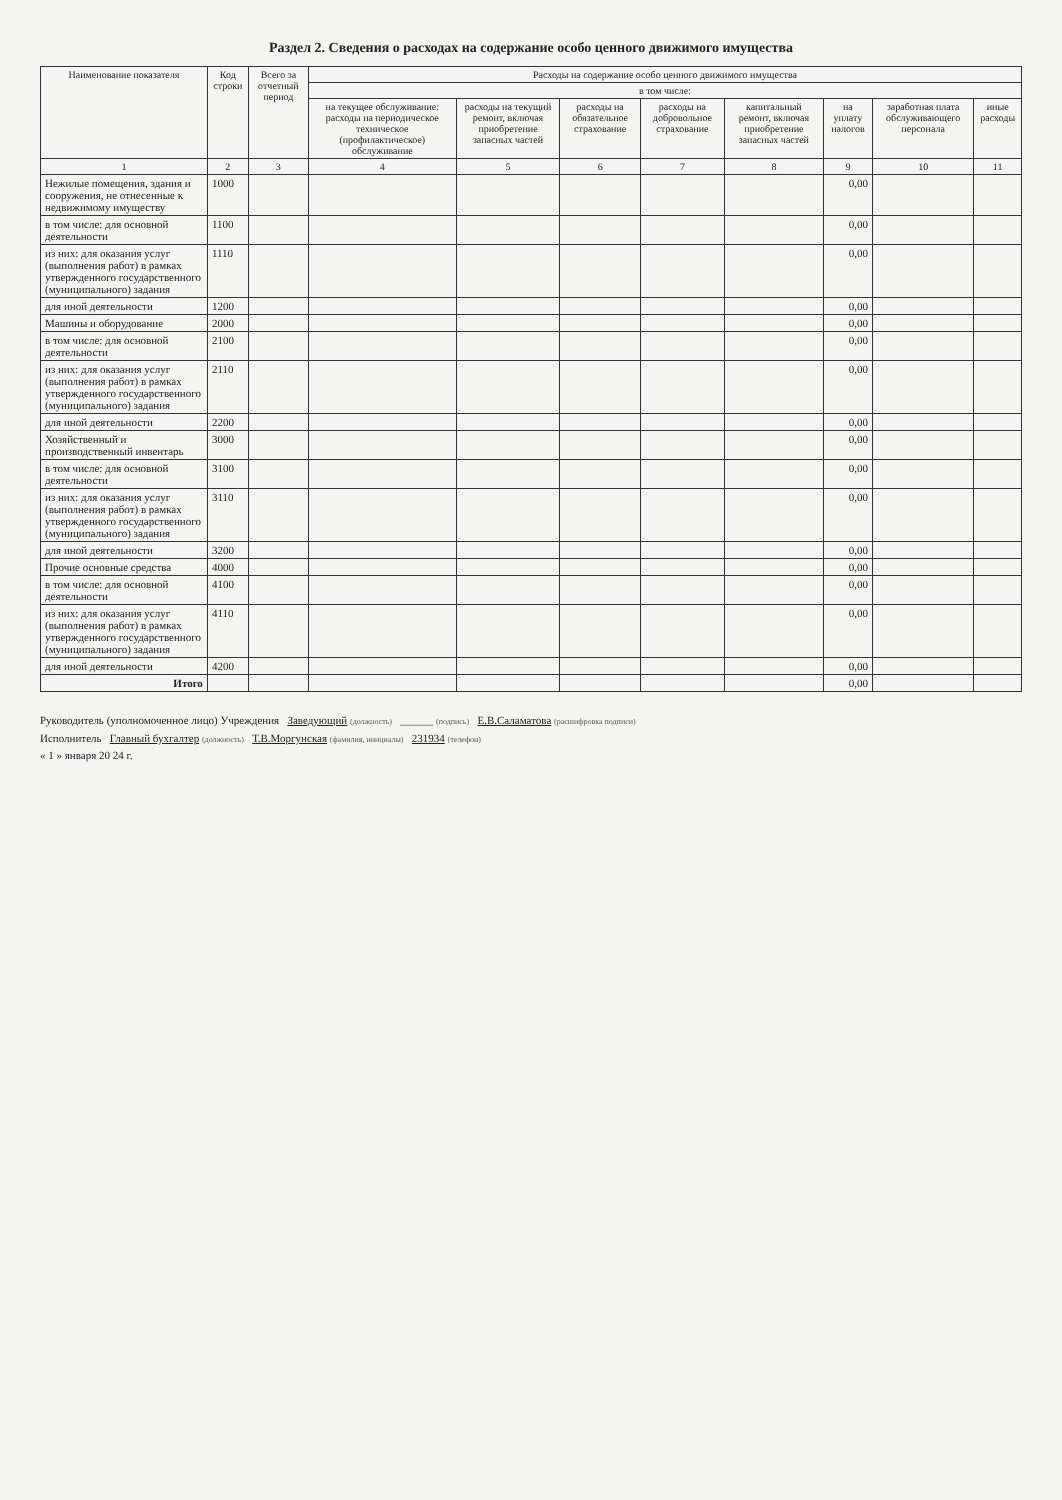Раздел 2. Сведения о расходах на содержание особо ценного движимого имущества
| Наименование показателя | Код строки | Всего за отчетный период | Расходы на содержание особо ценного движимого имущества | | | | | | | |
| --- | --- | --- | --- | --- | --- | --- | --- | --- | --- | --- |
| | | | в том числе: | | | | | | | |
| | | | на текущее обслуживание: расходы на периодическое техническое (профилактическое) обслуживание | расходы на текущий ремонт, включая приобретение запасных частей | расходы на обязательное страхование | расходы на добровольное страхование | капитальный ремонт, включая приобретение запасных частей | на уплату налогов | заработная плата обслуживающего персонала | иные расходы |
| 1 | 2 | 3 | 4 | 5 | 6 | 7 | 8 | 9 | 10 | 11 |
| Нежилые помещения, здания и сооружения, не отнесенные к недвижимому имуществу | 1000 | | | | | | | 0,00 | | |
| в том числе: для основной деятельности | 1100 | | | | | | | 0,00 | | |
| из них: для оказания услуг (выполнения работ) в рамках утвержденного государственного (муниципального) задания | 1110 | | | | | | | 0,00 | | |
| для иной деятельности | 1200 | | | | | | | 0,00 | | |
| Машины и оборудование | 2000 | | | | | | | 0,00 | | |
| в том числе: для основной деятельности | 2100 | | | | | | | 0,00 | | |
| из них: для оказания услуг (выполнения работ) в рамках утвержденного государственного (муниципального) задания | 2110 | | | | | | | 0,00 | | |
| для иной деятельности | 2200 | | | | | | | 0,00 | | |
| Хозяйственный и производственный инвентарь | 3000 | | | | | | | 0,00 | | |
| в том числе: для основной деятельности | 3100 | | | | | | | 0,00 | | |
| из них: для оказания услуг (выполнения работ) в рамках утвержденного государственного (муниципального) задания | 3110 | | | | | | | 0,00 | | |
| для иной деятельности | 3200 | | | | | | | 0,00 | | |
| Прочие основные средства | 4000 | | | | | | | 0,00 | | |
| в том числе: для основной деятельности | 4100 | | | | | | | 0,00 | | |
| из них: для оказания услуг (выполнения работ) в рамках утвержденного государственного (муниципального) задания | 4110 | | | | | | | 0,00 | | |
| для иной деятельности | 4200 | | | | | | | 0,00 | | |
| Итого | | | | | | | | 0,00 | | |
Руководитель (уполномоченное лицо) Учреждения Заведующий (должность) ______ (подпись) Е.В.Саламатова (расшифровка подписи)
Исполнитель Главный бухгалтер (должность) Т.В.Моргунская (фамилия, инициалы) 231934 (телефон)
« 1 » января 20 24 г.